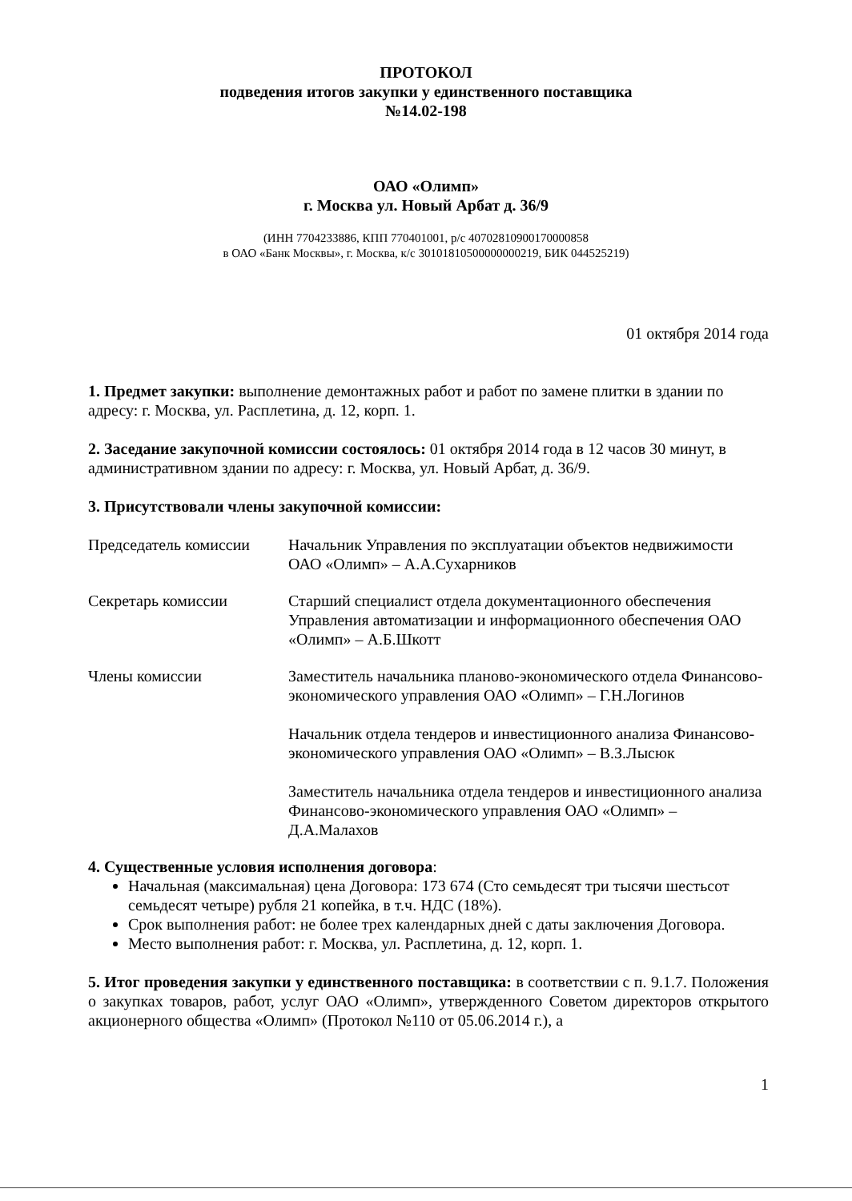ПРОТОКОЛ
подведения итогов закупки у единственного поставщика
№14.02-198
ОАО «Олимп»
г. Москва ул. Новый Арбат д. 36/9
(ИНН 7704233886, КПП 770401001, р/с 40702810900170000858
в ОАО «Банк Москвы», г. Москва, к/с 30101810500000000219, БИК 044525219)
01 октября 2014 года
1. Предмет закупки: выполнение демонтажных работ и работ по замене плитки в здании по адресу: г. Москва, ул. Расплетина, д. 12, корп. 1.
2. Заседание закупочной комиссии состоялось: 01 октября 2014 года в 12 часов 30 минут, в административном здании по адресу: г. Москва, ул. Новый Арбат, д. 36/9.
3. Присутствовали члены закупочной комиссии:
Председатель комиссии
Начальник Управления по эксплуатации объектов недвижимости ОАО «Олимп» – А.А.Сухарников
Секретарь комиссии Старший специалист отдела документационного обеспечения Управления автоматизации и информационного обеспечения ОАО «Олимп» – А.Б.Шкотт
Члены комиссии Заместитель начальника планово-экономического отдела Финансово-экономического управления ОАО «Олимп» – Г.Н.Логинов
Начальник отдела тендеров и инвестиционного анализа Финансово-экономического управления ОАО «Олимп» – В.З.Лысюк
Заместитель начальника отдела тендеров и инвестиционного анализа Финансово-экономического управления ОАО «Олимп» – Д.А.Малахов
4. Существенные условия исполнения договора:
Начальная (максимальная) цена Договора: 173 674 (Сто семьдесят три тысячи шестьсот семьдесят четыре) рубля 21 копейка, в т.ч. НДС (18%).
Срок выполнения работ: не более трех календарных дней с даты заключения Договора.
Место выполнения работ: г. Москва, ул. Расплетина, д. 12, корп. 1.
5. Итог проведения закупки у единственного поставщика: в соответствии с п. 9.1.7. Положения о закупках товаров, работ, услуг ОАО «Олимп», утвержденного Советом директоров открытого акционерного общества «Олимп» (Протокол №110 от 05.06.2014 г.), а
1